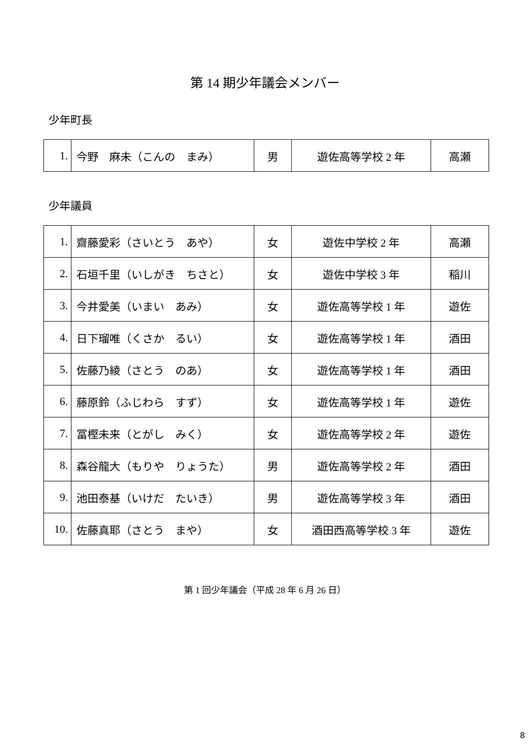第 14 期少年議会メンバー
少年町長
| 1. | 今野 麻未（こんの まみ） | 男 | 遊佐高等学校 2 年 | 高瀬 |
少年議員
| 1. | 齋藤愛彩（さいとう あや） | 女 | 遊佐中学校 2 年 | 高瀬 |
| 2. | 石垣千里（いしがき ちさと） | 女 | 遊佐中学校 3 年 | 稲川 |
| 3. | 今井愛美（いまい あみ） | 女 | 遊佐高等学校 1 年 | 遊佐 |
| 4. | 日下瑠唯（くさか るい） | 女 | 遊佐高等学校 1 年 | 酒田 |
| 5. | 佐藤乃綾（さとう のあ） | 女 | 遊佐高等学校 1 年 | 酒田 |
| 6. | 藤原鈴（ふじわら すず） | 女 | 遊佐高等学校 1 年 | 遊佐 |
| 7. | 冨樫未来（とがし みく） | 女 | 遊佐高等学校 2 年 | 遊佐 |
| 8. | 森谷龍大（もりや りょうた） | 男 | 遊佐高等学校 2 年 | 酒田 |
| 9. | 池田泰基（いけだ たいき） | 男 | 遊佐高等学校 3 年 | 酒田 |
| 10. | 佐藤真耶（さとう まや） | 女 | 酒田西高等学校 3 年 | 遊佐 |
第 1 回少年議会（平成 28 年 6 月 26 日）
8